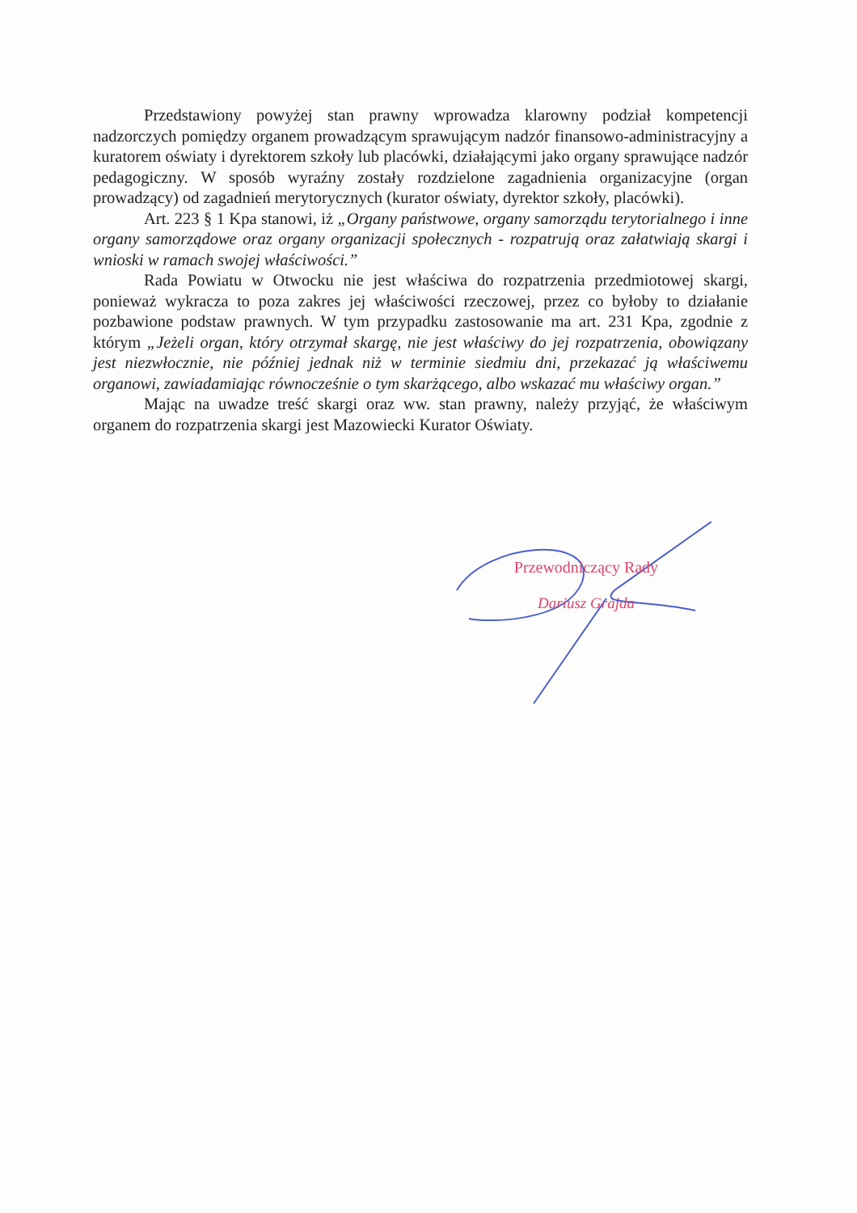Przedstawiony powyżej stan prawny wprowadza klarowny podział kompetencji nadzorczych pomiędzy organem prowadzącym sprawującym nadzór finansowo-administracyjny a kuratorem oświaty i dyrektorem szkoły lub placówki, działającymi jako organy sprawujące nadzór pedagogiczny. W sposób wyraźny zostały rozdzielone zagadnienia organizacyjne (organ prowadzący) od zagadnień merytorycznych (kurator oświaty, dyrektor szkoły, placówki).
Art. 223 § 1 Kpa stanowi, iż „Organy państwowe, organy samorządu terytorialnego i inne organy samorządowe oraz organy organizacji społecznych - rozpatrują oraz załatwiają skargi i wnioski w ramach swojej właściwości.”
Rada Powiatu w Otwocku nie jest właściwa do rozpatrzenia przedmiotowej skargi, ponieważ wykracza to poza zakres jej właściwości rzeczowej, przez co byłoby to działanie pozbawione podstaw prawnych. W tym przypadku zastosowanie ma art. 231 Kpa, zgodnie z którym „Jeżeli organ, który otrzymał skargę, nie jest właściwy do jej rozpatrzenia, obowiązany jest niezwłocznie, nie później jednak niż w terminie siedmiu dni, przekazać ją właściwemu organowi, zawiadamiając równocześnie o tym skarżącego, albo wskazać mu właściwy organ.”
Mając na uwadze treść skargi oraz ww. stan prawny, należy przyjąć, że właściwym organem do rozpatrzenia skargi jest Mazowiecki Kurator Oświaty.
Przewodniczący Rady
Dariusz Grajda